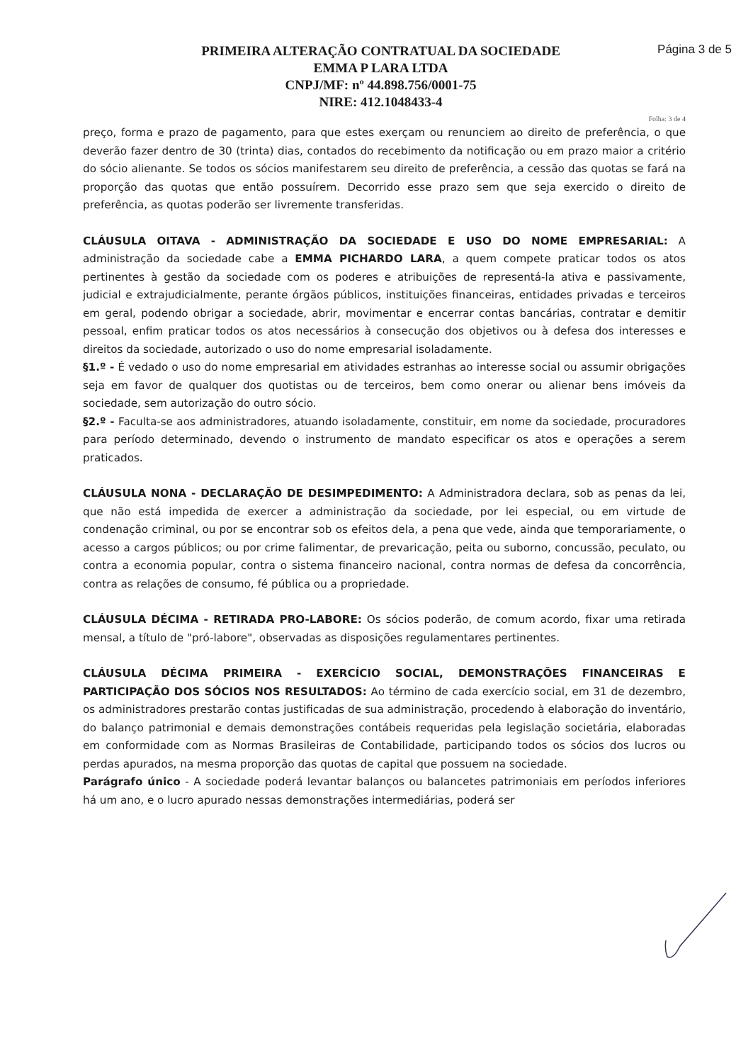PRIMEIRA ALTERAÇÃO CONTRATUAL DA SOCIEDADE
EMMA P LARA LTDA
CNPJ/MF: nº 44.898.756/0001-75
NIRE: 412.1048433-4
Página 3 de 5
Folha: 3 de 4
preço, forma e prazo de pagamento, para que estes exerçam ou renunciem ao direito de preferência, o que deverão fazer dentro de 30 (trinta) dias, contados do recebimento da notificação ou em prazo maior a critério do sócio alienante. Se todos os sócios manifestarem seu direito de preferência, a cessão das quotas se fará na proporção das quotas que então possuírem. Decorrido esse prazo sem que seja exercido o direito de preferência, as quotas poderão ser livremente transferidas.
CLÁUSULA OITAVA - ADMINISTRAÇÃO DA SOCIEDADE E USO DO NOME EMPRESARIAL: A administração da sociedade cabe a EMMA PICHARDO LARA, a quem compete praticar todos os atos pertinentes à gestão da sociedade com os poderes e atribuições de representá-la ativa e passivamente, judicial e extrajudicialmente, perante órgãos públicos, instituições financeiras, entidades privadas e terceiros em geral, podendo obrigar a sociedade, abrir, movimentar e encerrar contas bancárias, contratar e demitir pessoal, enfim praticar todos os atos necessários à consecução dos objetivos ou à defesa dos interesses e direitos da sociedade, autorizado o uso do nome empresarial isoladamente.
§1.º - É vedado o uso do nome empresarial em atividades estranhas ao interesse social ou assumir obrigações seja em favor de qualquer dos quotistas ou de terceiros, bem como onerar ou alienar bens imóveis da sociedade, sem autorização do outro sócio.
§2.º - Faculta-se aos administradores, atuando isoladamente, constituir, em nome da sociedade, procuradores para período determinado, devendo o instrumento de mandato especificar os atos e operações a serem praticados.
CLÁUSULA NONA - DECLARAÇÃO DE DESIMPEDIMENTO: A Administradora declara, sob as penas da lei, que não está impedida de exercer a administração da sociedade, por lei especial, ou em virtude de condenação criminal, ou por se encontrar sob os efeitos dela, a pena que vede, ainda que temporariamente, o acesso a cargos públicos; ou por crime falimentar, de prevaricação, peita ou suborno, concussão, peculato, ou contra a economia popular, contra o sistema financeiro nacional, contra normas de defesa da concorrência, contra as relações de consumo, fé pública ou a propriedade.
CLÁUSULA DÉCIMA - RETIRADA PRO-LABORE: Os sócios poderão, de comum acordo, fixar uma retirada mensal, a título de "pró-labore", observadas as disposições regulamentares pertinentes.
CLÁUSULA DÉCIMA PRIMEIRA - EXERCÍCIO SOCIAL, DEMONSTRAÇÕES FINANCEIRAS E PARTICIPAÇÃO DOS SÓCIOS NOS RESULTADOS: Ao término de cada exercício social, em 31 de dezembro, os administradores prestarão contas justificadas de sua administração, procedendo à elaboração do inventário, do balanço patrimonial e demais demonstrações contábeis requeridas pela legislação societária, elaboradas em conformidade com as Normas Brasileiras de Contabilidade, participando todos os sócios dos lucros ou perdas apurados, na mesma proporção das quotas de capital que possuem na sociedade.
Parágrafo único - A sociedade poderá levantar balanços ou balancetes patrimoniais em períodos inferiores há um ano, e o lucro apurado nessas demonstrações intermediárias, poderá ser